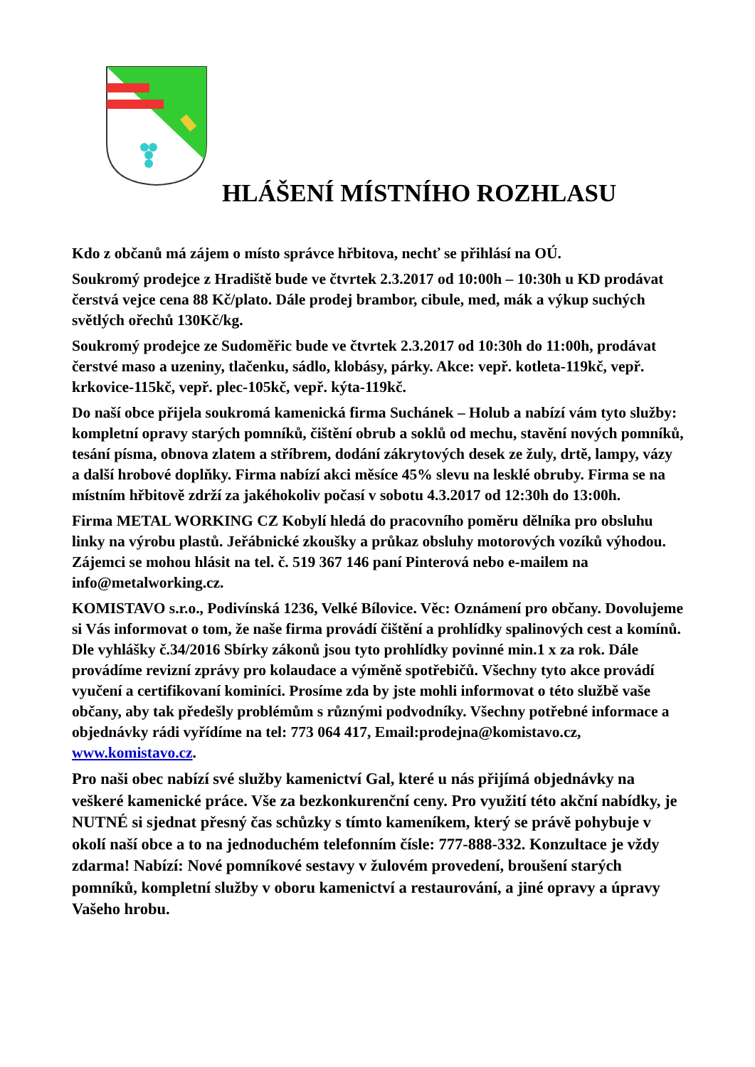HLÁŠENÍ MÍSTNÍHO ROZHLASU
Kdo z občanů má zájem o místo správce hřbitova, nechť se přihlásí na OÚ.
Soukromý prodejce z Hradiště bude ve čtvrtek 2.3.2017 od 10:00h – 10:30h u KD prodávat čerstvá vejce cena 88 Kč/plato. Dále prodej brambor, cibule, med, mák a výkup suchých světlých ořechů 130Kč/kg.
Soukromý prodejce ze Sudoměřic bude ve čtvrtek 2.3.2017 od 10:30h do 11:00h, prodávat čerstvé maso a uzeniny, tlačenku, sádlo, klobásy, párky. Akce: vepř. kotleta-119kč, vepř. krkovice-115kč, vepř. plec-105kč, vepř. kýta-119kč.
Do naší obce přijela soukromá kamenická firma Suchánek – Holub a nabízí vám tyto služby: kompletní opravy starých pomníků, čištění obrub a soklů od mechu, stavění nových pomníků, tesání písma, obnova zlatem a stříbrem, dodání zákrytových desek ze žuly, drtě, lampy, vázy a další hrobové doplňky. Firma nabízí akci měsíce 45% slevu na lesklé obruby. Firma se na místním hřbitově zdrží za jakéhokoliv počasí v sobotu 4.3.2017 od 12:30h do 13:00h.
Firma METAL WORKING CZ Kobylí hledá do pracovního poměru dělníka pro obsluhu linky na výrobu plastů. Jeřábnické zkoušky a průkaz obsluhy motorových vozíků výhodou. Zájemci se mohou hlásit na tel. č. 519 367 146 paní Pinterová nebo e-mailem na info@metalworking.cz.
KOMISTAVO s.r.o., Podivínská 1236, Velké Bílovice. Věc: Oznámení pro občany. Dovolujeme si Vás informovat o tom, že naše firma provádí čištění a prohlídky spalinových cest a komínů. Dle vyhlášky č.34/2016 Sbírky zákonů jsou tyto prohlídky povinné min.1 x za rok. Dále provádíme revizní zprávy pro kolaudace a výměně spotřebičů. Všechny tyto akce provádí vyučení a certifikovaní kominíci. Prosíme zda by jste mohli informovat o této službě vaše občany, aby tak předešly problémům s různými podvodníky. Všechny potřebné informace a objednávky rádi vyřídíme na tel: 773 064 417, Email:prodejna@komistavo.cz, www.komistavo.cz.
Pro naši obec nabízí své služby kamenictví Gal, které u nás přijímá objednávky na veškeré kamenické práce. Vše za bezkonkurenční ceny. Pro využití této akční nabídky, je NUTNÉ si sjednat přesný čas schůzky s tímto kameníkem, který se právě pohybuje v okolí naší obce a to na jednoduchém telefonním čísle: 777-888-332. Konzultace je vždy zdarma! Nabízí: Nové pomníkové sestavy v žulovém provedení, broušení starých pomníků, kompletní služby v oboru kamenictví a restaurování, a jiné opravy a úpravy Vašeho hrobu.